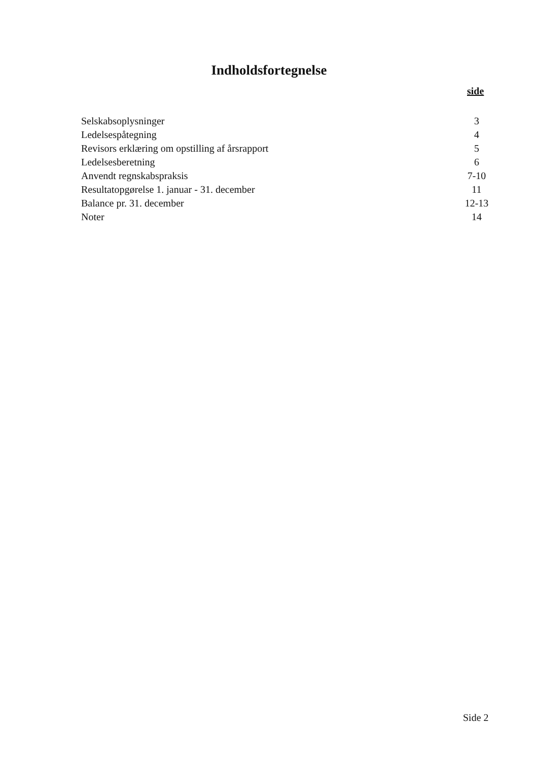Indholdsfortegnelse
side
| Selskabsoplysninger | 3 |
| Ledelsespåtegning | 4 |
| Revisors erklæring om opstilling af årsrapport | 5 |
| Ledelsesberetning | 6 |
| Anvendt regnskabspraksis | 7-10 |
| Resultatopgørelse 1. januar - 31. december | 11 |
| Balance pr. 31. december | 12-13 |
| Noter | 14 |
Side 2